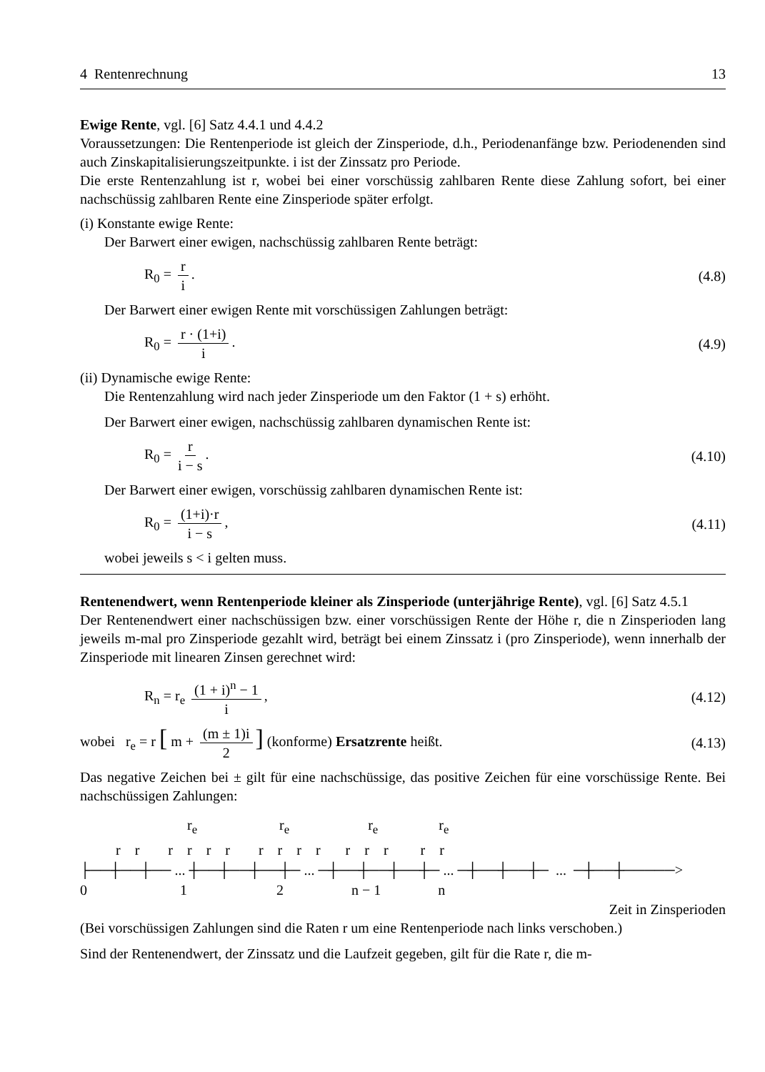4 Rentenrechnung 13
Ewige Rente, vgl. [6] Satz 4.4.1 und 4.4.2
Voraussetzungen: Die Rentenperiode ist gleich der Zinsperiode, d.h., Periodenanfänge bzw. Periodenenden sind auch Zinskapitalisierungszeitpunkte. i ist der Zinssatz pro Periode.
Die erste Rentenzahlung ist r, wobei bei einer vorschüssig zahlbaren Rente diese Zahlung sofort, bei einer nachschüssig zahlbaren Rente eine Zinsperiode später erfolgt.
(i) Konstante ewige Rente:
Der Barwert einer ewigen, nachschüssig zahlbaren Rente beträgt:
R<sub>0</sub> = r i. (4.8)
Der Barwert einer ewigen Rente mit vorschüssigen Zahlungen beträgt:
R<sub>0</sub> = r · (1+i) i. (4.9)
(ii) Dynamische ewige Rente:
Die Rentenzahlung wird nach jeder Zinsperiode um den Faktor (1 + s) erhöht.
Der Barwert einer ewigen, nachschüssig zahlbaren dynamischen Rente ist:
R<sub>0</sub> = r i − s. (4.10)
Der Barwert einer ewigen, vorschüssig zahlbaren dynamischen Rente ist:
R<sub>0</sub> = (1+i)·r i − s, (4.11)
wobei jeweils s < i gelten muss.
Rentenendwert, wenn Rentenperiode kleiner als Zinsperiode (unterjährige Rente), vgl. [6] Satz 4.5.1
Der Rentenendwert einer nachschüssigen bzw. einer vorschüssigen Rente der Höhe r, die n Zinsperioden lang jeweils m-mal pro Zinsperiode gezahlt wird, beträgt bei einem Zinssatz i (pro Zinsperiode), wenn innerhalb der Zinsperiode mit linearen Zinsen gerechnet wird:
R<sub>n</sub> = r<sub>e</sub> (1 + i)<sup>n</sup> − 1 i, (4.12)
wobei r<sub>e</sub> = r [ m + (m ± 1)i 2] (konforme) Ersatzrente heißt. (4.13)
Das negative Zeichen bei ± gilt für eine nachschüssige, das positive Zeichen für eine vorschüssige Rente. Bei nachschüssigen Zahlungen:
r<sub>e</sub> r<sub>e</sub> r<sub>e</sub> r<sub>e</sub> r r r r r r r r r r r r r r r ├──┼──┼── ... ┼──┼──┼──┼─ ... ─┼──┼──┼──┼─ ... ─┼──┼──┼─ ... ─┼──┼─────> 0 1 2 n − 1 n
Zeit in Zinsperioden
(Bei vorschüssigen Zahlungen sind die Raten r um eine Rentenperiode nach links verschoben.)
Sind der Rentenendwert, der Zinssatz und die Laufzeit gegeben, gilt für die Rate r, die m-